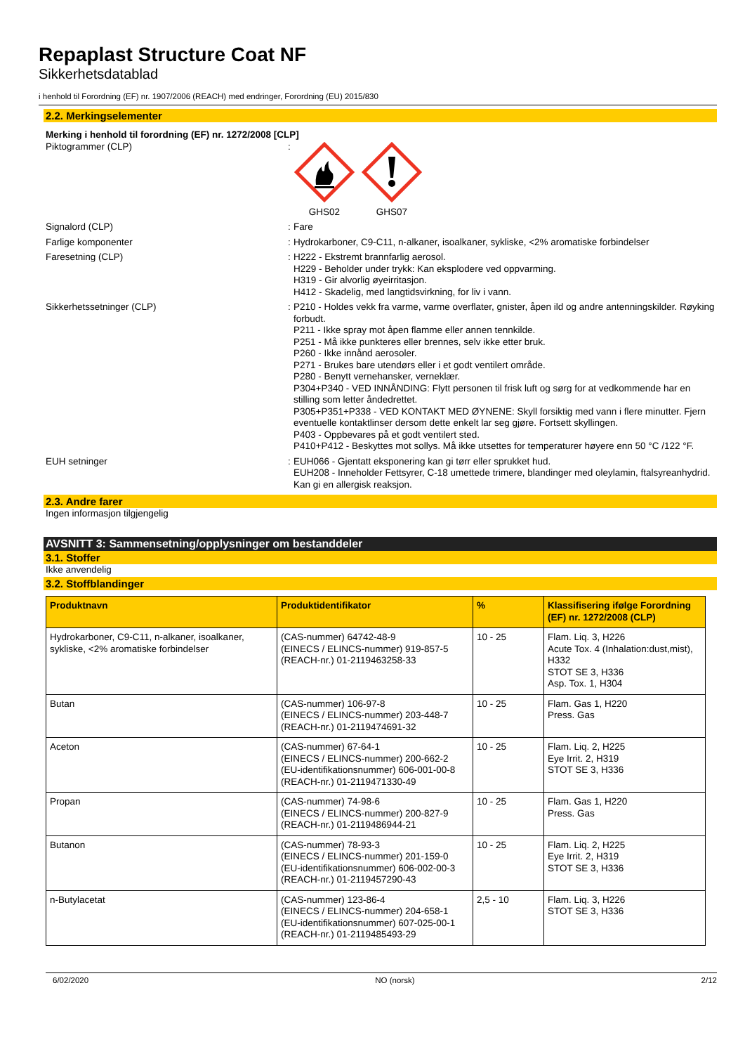Repaplast Structure Coat NF
Sikkerhetsdatablad
i henhold til Forordning (EF) nr. 1907/2006 (REACH) med endringer, Forordning (EU) 2015/830
2.2. Merkingselementer
Merking i henhold til forordning (EF) nr. 1272/2008 [CLP]
Piktogrammer (CLP) :
GHS02 GHS07
Signalord (CLP) :
Fare
Farlige komponenter :
Hydrokarboner, C9-C11, n-alkaner, isoalkaner, sykliske, <2% aromatiske forbindelser
Faresetning (CLP) :
H222 - Ekstremt brannfarlig aerosol.
H229 - Beholder under trykk: Kan eksplodere ved oppvarming.
H319 - Gir alvorlig øyeirritasjon.
H412 - Skadelig, med langtidsvirkning, for liv i vann.
Sikkerhetssetninger (CLP) :
P210 - Holdes vekk fra varme, varme overflater, gnister, åpen ild og andre antenningskilder. Røyking forbudt.
P211 - Ikke spray mot åpen flamme eller annen tennkilde.
P251 - Må ikke punkteres eller brennes, selv ikke etter bruk.
P260 - Ikke innånd aerosoler.
P271 - Brukes bare utendørs eller i et godt ventilert område.
P280 - Benytt vernehansker, verneklær.
P304+P340 - VED INNÅNDING: Flytt personen til frisk luft og sørg for at vedkommende har en stilling som letter åndedrettet.
P305+P351+P338 - VED KONTAKT MED ØYNENE: Skyll forsiktig med vann i flere minutter. Fjern eventuelle kontaktlinser dersom dette enkelt lar seg gjøre. Fortsett skyllingen.
P403 - Oppbevares på et godt ventilert sted.
P410+P412 - Beskyttes mot sollys. Må ikke utsettes for temperaturer høyere enn 50 °C /122 °F.
EUH setninger :
EUH066 - Gjentatt eksponering kan gi tørr eller sprukket hud.
EUH208 - Inneholder Fettsyrer, C-18 umettede trimere, blandinger med oleylamin, ftalsyreanhydrid. Kan gi en allergisk reaksjon.
2.3. Andre farer
Ingen informasjon tilgjengelig
AVSNITT 3: Sammensetning/opplysninger om bestanddeler
3.1. Stoffer
Ikke anvendelig
3.2. Stoffblandinger
| Produktnavn | Produktidentifikator | % | Klassifisering ifølge Forordning (EF) nr. 1272/2008 (CLP) |
| --- | --- | --- | --- |
| Hydrokarboner, C9-C11, n-alkaner, isoalkaner, sykliske, <2% aromatiske forbindelser | (CAS-nummer) 64742-48-9 (EINECS / ELINCS-nummer) 919-857-5 (REACH-nr.) 01-2119463258-33 | 10 - 25 | Flam. Liq. 3, H226 Acute Tox. 4 (Inhalation:dust,mist), H332 STOT SE 3, H336 Asp. Tox. 1, H304 |
| Butan | (CAS-nummer) 106-97-8 (EINECS / ELINCS-nummer) 203-448-7 (REACH-nr.) 01-2119474691-32 | 10 - 25 | Flam. Gas 1, H220 Press. Gas |
| Aceton | (CAS-nummer) 67-64-1 (EINECS / ELINCS-nummer) 200-662-2 (EU-identifikationsnummer) 606-001-00-8 (REACH-nr.) 01-2119471330-49 | 10 - 25 | Flam. Liq. 2, H225 Eye Irrit. 2, H319 STOT SE 3, H336 |
| Propan | (CAS-nummer) 74-98-6 (EINECS / ELINCS-nummer) 200-827-9 (REACH-nr.) 01-2119486944-21 | 10 - 25 | Flam. Gas 1, H220 Press. Gas |
| Butanon | (CAS-nummer) 78-93-3 (EINECS / ELINCS-nummer) 201-159-0 (EU-identifikationsnummer) 606-002-00-3 (REACH-nr.) 01-2119457290-43 | 10 - 25 | Flam. Liq. 2, H225 Eye Irrit. 2, H319 STOT SE 3, H336 |
| n-Butylacetat | (CAS-nummer) 123-86-4 (EINECS / ELINCS-nummer) 204-658-1 (EU-identifikationsnummer) 607-025-00-1 (REACH-nr.) 01-2119485493-29 | 2,5 - 10 | Flam. Liq. 3, H226 STOT SE 3, H336 |
6/02/2020 NO (norsk) 2/12